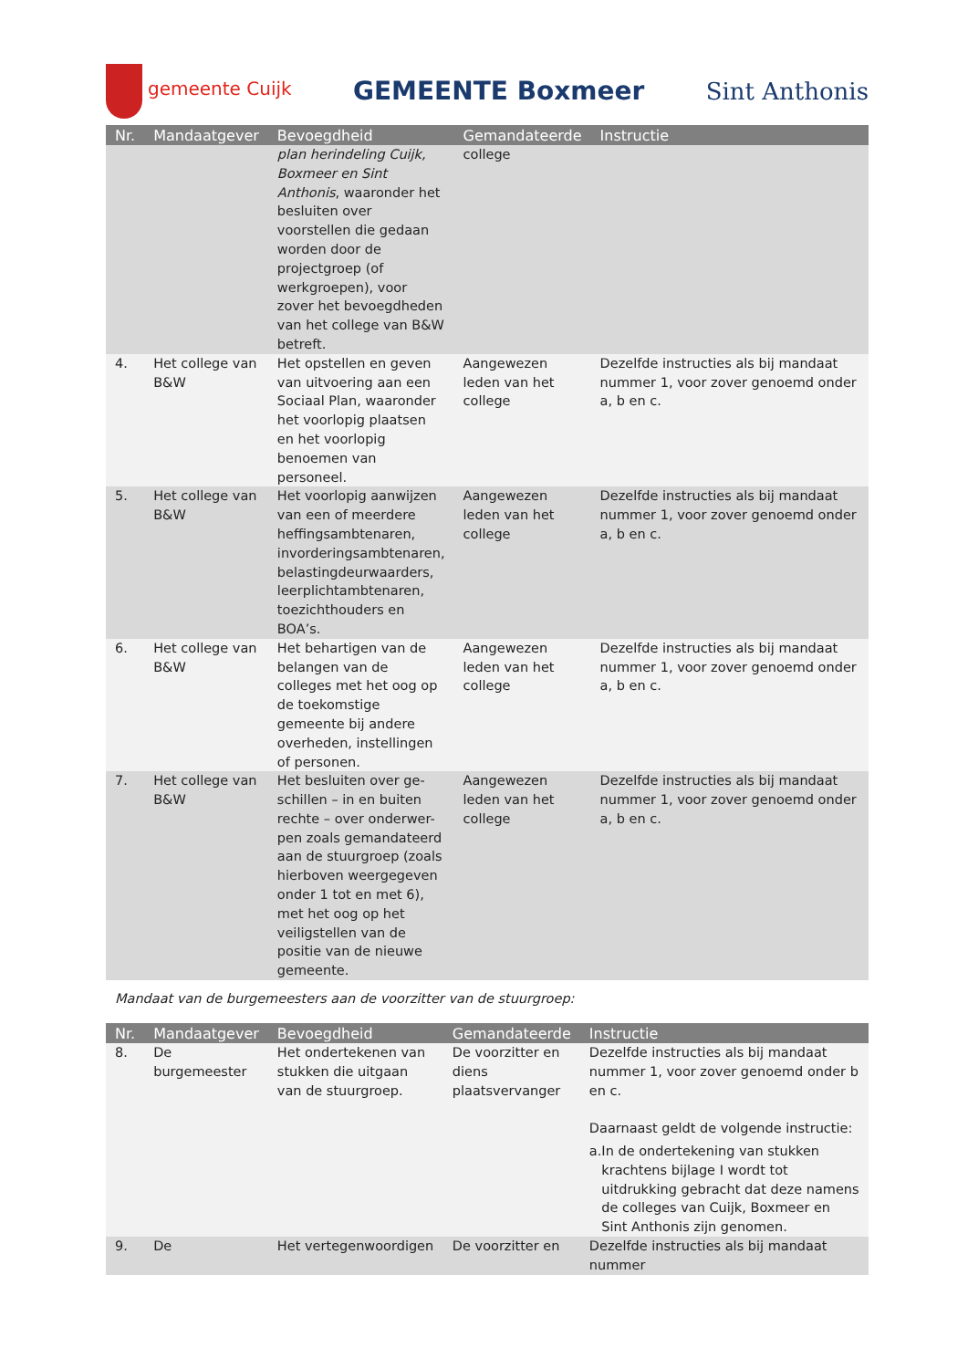gemeente Cuijk
GEMEENTE Boxmeer Sint Anthonis
| Nr. | Mandaatgever | Bevoegdheid | Gemandateerde | Instructie |
| --- | --- | --- | --- | --- |
| | | plan herindeling Cuijk, Boxmeer en Sint Anthonis , waaronder het besluiten over voorstellen die gedaan worden door de projectgroep (of werkgroepen), voor zover het bevoegdheden van het college van B&W betreft. | college | |
| 4. | Het college van B&W | Het opstellen en geven van uitvoering aan een Sociaal Plan, waaronder het voorlopig plaatsen en het voorlopig benoemen van personeel. | Aangewezen leden van het college | Dezelfde instructies als bij mandaat nummer 1, voor zover genoemd onder a, b en c. |
| 5. | Het college van B&W | Het voorlopig aanwijzen van een of meerdere heffingsambtenaren, invorderingsambtenaren, belastingdeurwaarders, leerplichtambtenaren, toezichthouders en BOA’s. | Aangewezen leden van het college | Dezelfde instructies als bij mandaat nummer 1, voor zover genoemd onder a, b en c. |
| 6. | Het college van B&W | Het behartigen van de belangen van de colleges met het oog op de toekomstige gemeente bij andere overheden, instellingen of personen. | Aangewezen leden van het college | Dezelfde instructies als bij mandaat nummer 1, voor zover genoemd onder a, b en c. |
| 7. | Het college van B&W | Het besluiten over ge-schillen – in en buiten rechte – over onderwer-pen zoals gemandateerd aan de stuurgroep (zoals hierboven weergegeven onder 1 tot en met 6), met het oog op het veiligstellen van de positie van de nieuwe gemeente. | Aangewezen leden van het college | Dezelfde instructies als bij mandaat nummer 1, voor zover genoemd onder a, b en c. |
Mandaat van de burgemeesters aan de voorzitter van de stuurgroep:
| Nr. | Mandaatgever | Bevoegdheid | Gemandateerde | Instructie |
| --- | --- | --- | --- | --- |
| 8. | De burgemeester | Het ondertekenen van stukken die uitgaan van de stuurgroep. | De voorzitter en diens plaatsvervanger | Dezelfde instructies als bij mandaat nummer 1, voor zover genoemd onder b en c. Daarnaast geldt de volgende instructie: a. In de ondertekening van stukken krachtens bijlage I wordt tot uitdrukking gebracht dat deze namens de colleges van Cuijk, Boxmeer en Sint Anthonis zijn genomen. |
| 9. | De | Het vertegenwoordigen | De voorzitter en | Dezelfde instructies als bij mandaat nummer |